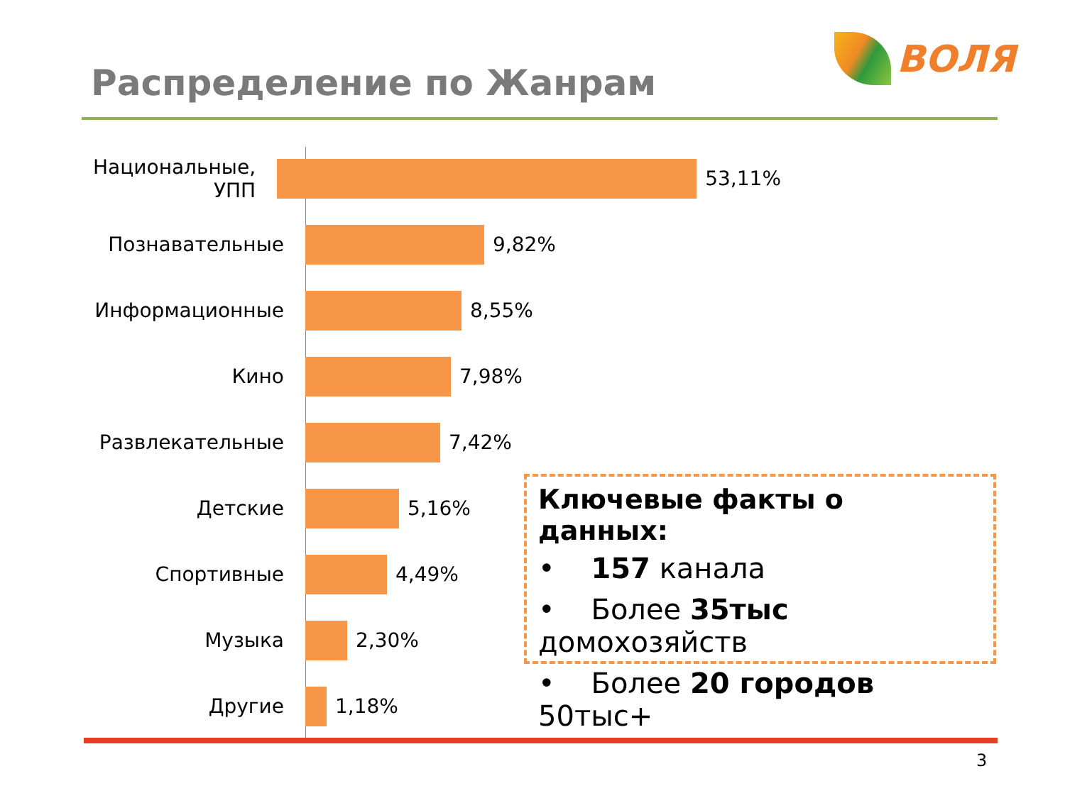Распределение по Жанрам
ВОЛЯ
Национальные, УПП 53,11%
Познавательные 9,82%
Информационные 8,55%
Кино 7,98%
Развлекательные 7,42%
Детские 5,16%
Спортивные 4,49%
Музыка 2,30%
Другие 1,18%
Ключевые факты о данных:
• 157 канала
• Более 35тыс домохозяйств
• Более 20 городов 50тыс+
3